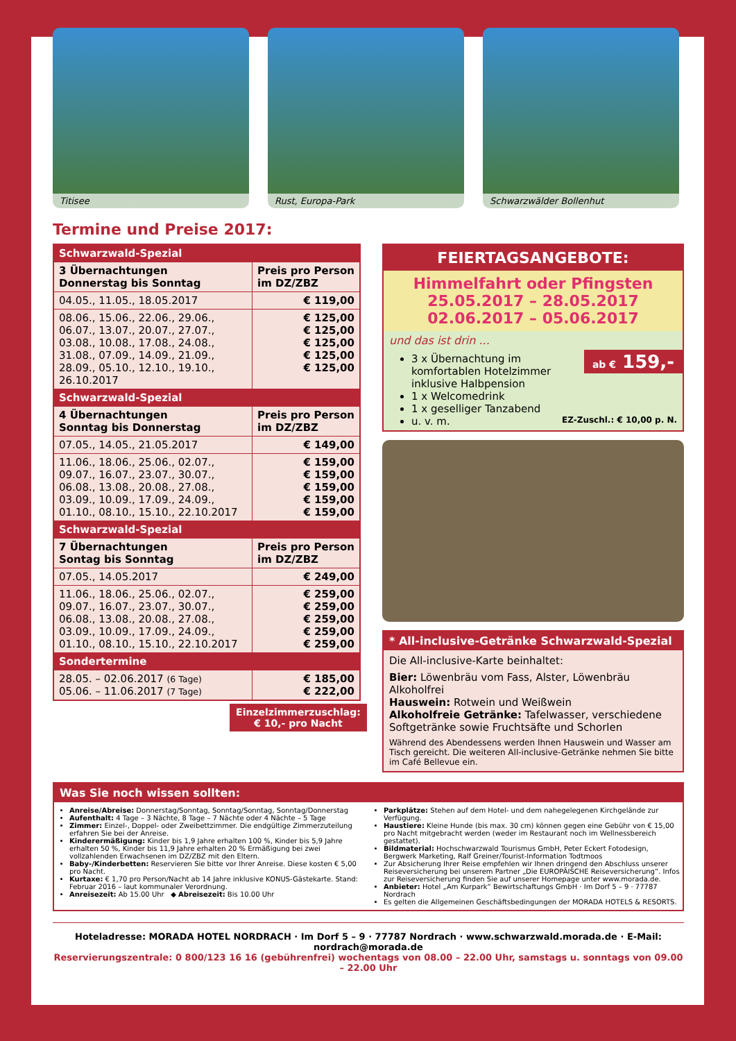Titisee Rust, Europa-Park Schwarzwälder Bollenhut
Termine und Preise 2017:
| Schwarzwald-Spezial | |
| --- | --- |
| 3 Übernachtungen Donnerstag bis Sonntag | Preis pro Person im DZ/ZBZ |
| 04.05., 11.05., 18.05.2017 | € 119,00 |
| 08.06., 15.06., 22.06., 29.06., 06.07., 13.07., 20.07., 27.07., 03.08., 10.08., 17.08., 24.08., 31.08., 07.09., 14.09., 21.09., 28.09., 05.10., 12.10., 19.10., 26.10.2017 | € 125,00 € 125,00 € 125,00 € 125,00 € 125,00 |
| Schwarzwald-Spezial | |
| 4 Übernachtungen Sonntag bis Donnerstag | Preis pro Person im DZ/ZBZ |
| 07.05., 14.05., 21.05.2017 | € 149,00 |
| 11.06., 18.06., 25.06., 02.07., 09.07., 16.07., 23.07., 30.07., 06.08., 13.08., 20.08., 27.08., 03.09., 10.09., 17.09., 24.09., 01.10., 08.10., 15.10., 22.10.2017 | € 159,00 € 159,00 € 159,00 € 159,00 € 159,00 |
| Schwarzwald-Spezial | |
| 7 Übernachtungen Sontag bis Sonntag | Preis pro Person im DZ/ZBZ |
| 07.05., 14.05.2017 | € 249,00 |
| 11.06., 18.06., 25.06., 02.07., 09.07., 16.07., 23.07., 30.07., 06.08., 13.08., 20.08., 27.08., 03.09., 10.09., 17.09., 24.09., 01.10., 08.10., 15.10., 22.10.2017 | € 259,00 € 259,00 € 259,00 € 259,00 € 259,00 |
| Sondertermine | |
| 28.05. – 02.06.2017 (6 Tage) 05.06. – 11.06.2017 (7 Tage) | € 185,00 € 222,00 |
Einzelzimmerzuschlag:
€ 10,- pro Nacht
FEIERTAGSANGEBOTE:
Himmelfahrt oder Pfingsten
25.05.2017 – 28.05.2017
02.06.2017 – 05.06.2017
und das ist drin ...
ab € 159,-
3 x Übernachtung im komfortablen Hotelzimmer inklusive Halbpension
1 x Welcomedrink
1 x geselliger Tanzabend
u. v. m. EZ-Zuschl.: € 10,00 p. N.
* All-inclusive-Getränke Schwarzwald-Spezial
Die All-inclusive-Karte beinhaltet:
Bier: Löwenbräu vom Fass, Alster, Löwenbräu Alkoholfrei
Hauswein: Rotwein und Weißwein
Alkoholfreie Getränke: Tafelwasser, verschiedene Softgetränke sowie Fruchtsäfte und Schorlen
Während des Abendessens werden Ihnen Hauswein und Wasser am Tisch gereicht. Die weiteren All-inclusive-Getränke nehmen Sie bitte im Café Bellevue ein.
Was Sie noch wissen sollten:
Anreise/Abreise: Donnerstag/Sonntag, Sonntag/Sonntag, Sonntag/Donnerstag
Aufenthalt: 4 Tage – 3 Nächte, 8 Tage – 7 Nächte oder 4 Nächte – 5 Tage
Zimmer: Einzel-, Doppel- oder Zweibettzimmer. Die endgültige Zimmerzuteilung erfahren Sie bei der Anreise.
Kinderermäßigung: Kinder bis 1,9 Jahre erhalten 100 %, Kinder bis 5,9 Jahre erhalten 50 %, Kinder bis 11,9 Jahre erhalten 20 % Ermäßigung bei zwei vollzahlenden Erwachsenen im DZ/ZBZ mit den Eltern.
Baby-/Kinderbetten: Reservieren Sie bitte vor Ihrer Anreise. Diese kosten € 5,00 pro Nacht.
Kurtaxe: € 1,70 pro Person/Nacht ab 14 Jahre inklusive KONUS-Gästekarte. Stand: Februar 2016 – laut kommunaler Verordnung.
Anreisezeit: Ab 15.00 Uhr ◆ Abreisezeit: Bis 10.00 Uhr
Parkplätze: Stehen auf dem Hotel- und dem nahegelegenen Kirchgelände zur Verfügung.
Haustiere: Kleine Hunde (bis max. 30 cm) können gegen eine Gebühr von € 15,00 pro Nacht mitgebracht werden (weder im Restaurant noch im Wellnessbereich gestattet).
Bildmaterial: Hochschwarzwald Tourismus GmbH, Peter Eckert Fotodesign, Bergwerk Marketing, Ralf Greiner/Tourist-Information Todtmoos
Zur Absicherung Ihrer Reise empfehlen wir Ihnen dringend den Abschluss unserer Reiseversicherung bei unserem Partner „Die EUROPÄISCHE Reiseversicherung“. Infos zur Reiseversicherung finden Sie auf unserer Homepage unter www.morada.de.
Anbieter: Hotel „Am Kurpark“ Bewirtschaftungs GmbH · Im Dorf 5 – 9 · 77787 Nordrach
Es gelten die Allgemeinen Geschäftsbedingungen der MORADA HOTELS & RESORTS.
Hoteladresse: MORADA HOTEL NORDRACH · Im Dorf 5 – 9 · 77787 Nordrach · www.schwarzwald.morada.de · E-Mail: nordrach@morada.de
Reservierungszentrale: 0 800/123 16 16 (gebührenfrei) wochentags von 08.00 – 22.00 Uhr, samstags u. sonntags von 09.00 – 22.00 Uhr